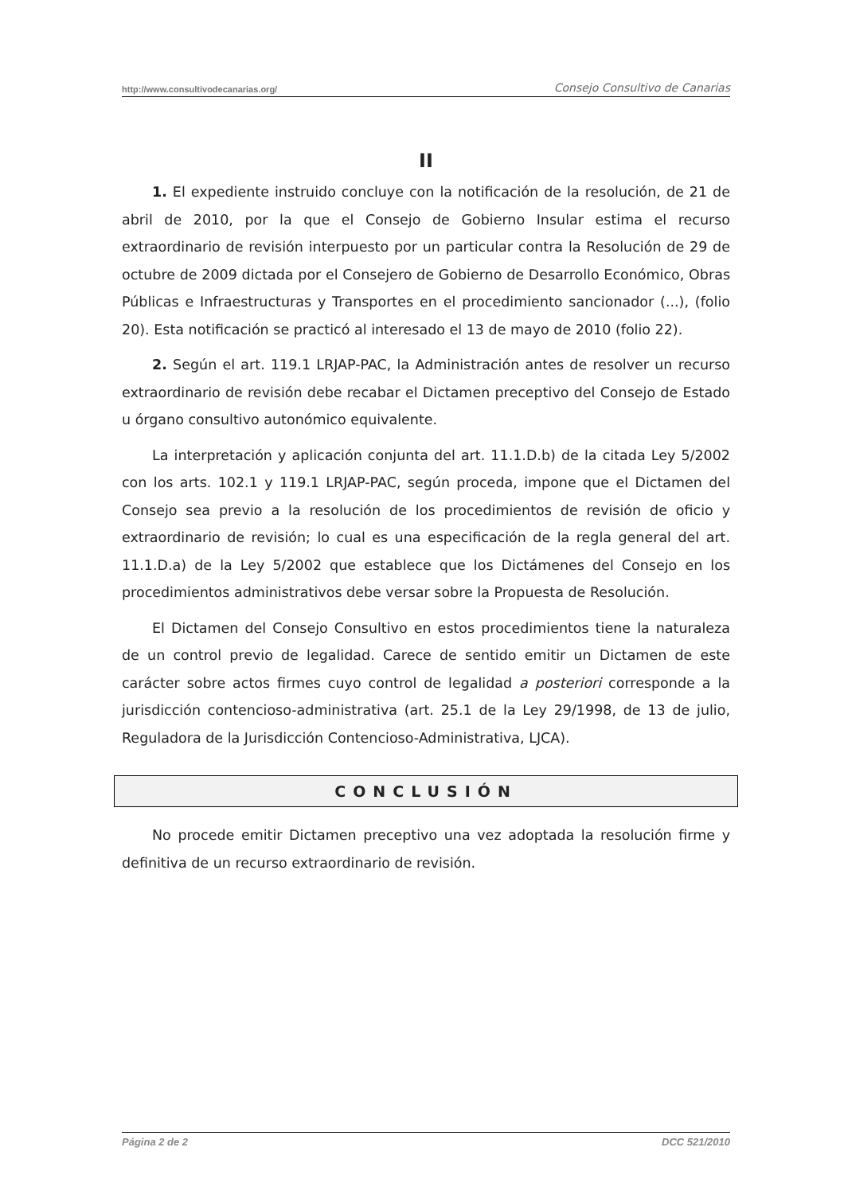http://www.consultivodecanarias.org/ Consejo Consultivo de Canarias
II
1. El expediente instruido concluye con la notificación de la resolución, de 21 de abril de 2010, por la que el Consejo de Gobierno Insular estima el recurso extraordinario de revisión interpuesto por un particular contra la Resolución de 29 de octubre de 2009 dictada por el Consejero de Gobierno de Desarrollo Económico, Obras Públicas e Infraestructuras y Transportes en el procedimiento sancionador (...), (folio 20). Esta notificación se practicó al interesado el 13 de mayo de 2010 (folio 22).
2. Según el art. 119.1 LRJAP-PAC, la Administración antes de resolver un recurso extraordinario de revisión debe recabar el Dictamen preceptivo del Consejo de Estado u órgano consultivo autonómico equivalente.
La interpretación y aplicación conjunta del art. 11.1.D.b) de la citada Ley 5/2002 con los arts. 102.1 y 119.1 LRJAP-PAC, según proceda, impone que el Dictamen del Consejo sea previo a la resolución de los procedimientos de revisión de oficio y extraordinario de revisión; lo cual es una especificación de la regla general del art. 11.1.D.a) de la Ley 5/2002 que establece que los Dictámenes del Consejo en los procedimientos administrativos debe versar sobre la Propuesta de Resolución.
El Dictamen del Consejo Consultivo en estos procedimientos tiene la naturaleza de un control previo de legalidad. Carece de sentido emitir un Dictamen de este carácter sobre actos firmes cuyo control de legalidad a posteriori corresponde a la jurisdicción contencioso-administrativa (art. 25.1 de la Ley 29/1998, de 13 de julio, Reguladora de la Jurisdicción Contencioso-Administrativa, LJCA).
CONCLUSIÓN
No procede emitir Dictamen preceptivo una vez adoptada la resolución firme y definitiva de un recurso extraordinario de revisión.
Página 2 de 2 DCC 521/2010